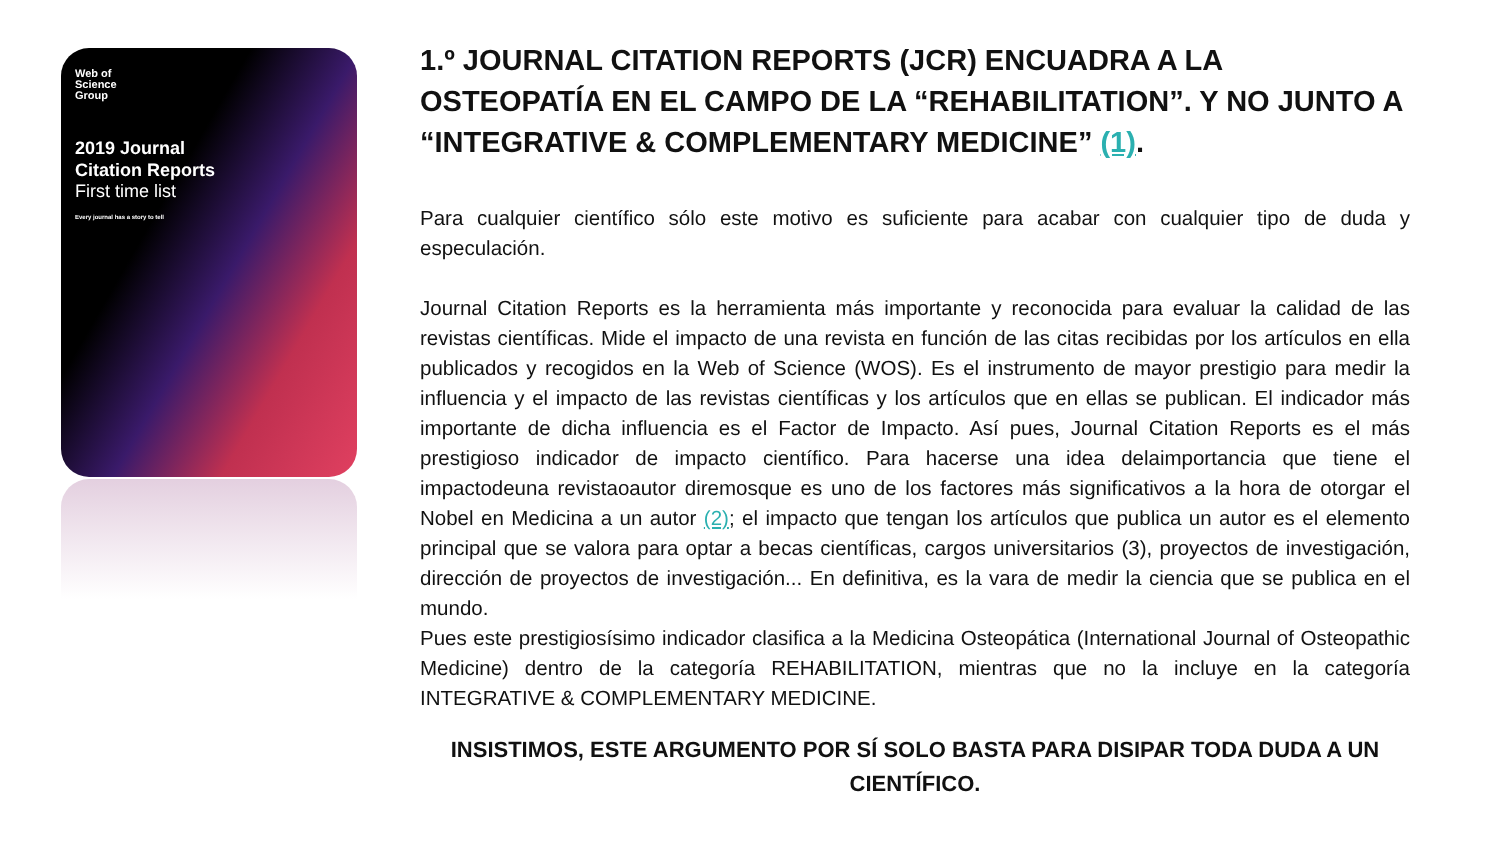Web of
Science
Group
2019 Journal
Citation Reports
First time list
Every journal has a story to tell
1.º JOURNAL CITATION REPORTS (JCR) ENCUADRA A LA OSTEOPATÍA EN EL CAMPO DE LA “REHABILITATION”. Y NO JUNTO A “INTEGRATIVE & COMPLEMENTARY MEDICINE” (1).
Para cualquier científico sólo este motivo es suficiente para acabar con cualquier tipo de duda y especulación.
Journal Citation Reports es la herramienta más importante y reconocida para evaluar la calidad de las revistas científicas. Mide el impacto de una revista en función de las citas recibidas por los artículos en ella publicados y recogidos en la Web of Science (WOS). Es el instrumento de mayor prestigio para medir la influencia y el impacto de las revistas científicas y los artículos que en ellas se publican. El indicador más importante de dicha influencia es el Factor de Impacto. Así pues, Journal Citation Reports es el más prestigioso indicador de impacto científico. Para hacerse una idea delaimportancia que tiene el impactodeuna revistaoautor diremosque es uno de los factores más significativos a la hora de otorgar el Nobel en Medicina a un autor (2); el impacto que tengan los artículos que publica un autor es el elemento principal que se valora para optar a becas científicas, cargos universitarios (3), proyectos de investigación, dirección de proyectos de investigación... En definitiva, es la vara de medir la ciencia que se publica en el mundo.
Pues este prestigiosísimo indicador clasifica a la Medicina Osteopática (International Journal of Osteopathic Medicine) dentro de la categoría REHABILITATION, mientras que no la incluye en la categoría INTEGRATIVE & COMPLEMENTARY MEDICINE.
INSISTIMOS, ESTE ARGUMENTO POR SÍ SOLO BASTA PARA DISIPAR TODA DUDA A UN CIENTÍFICO.